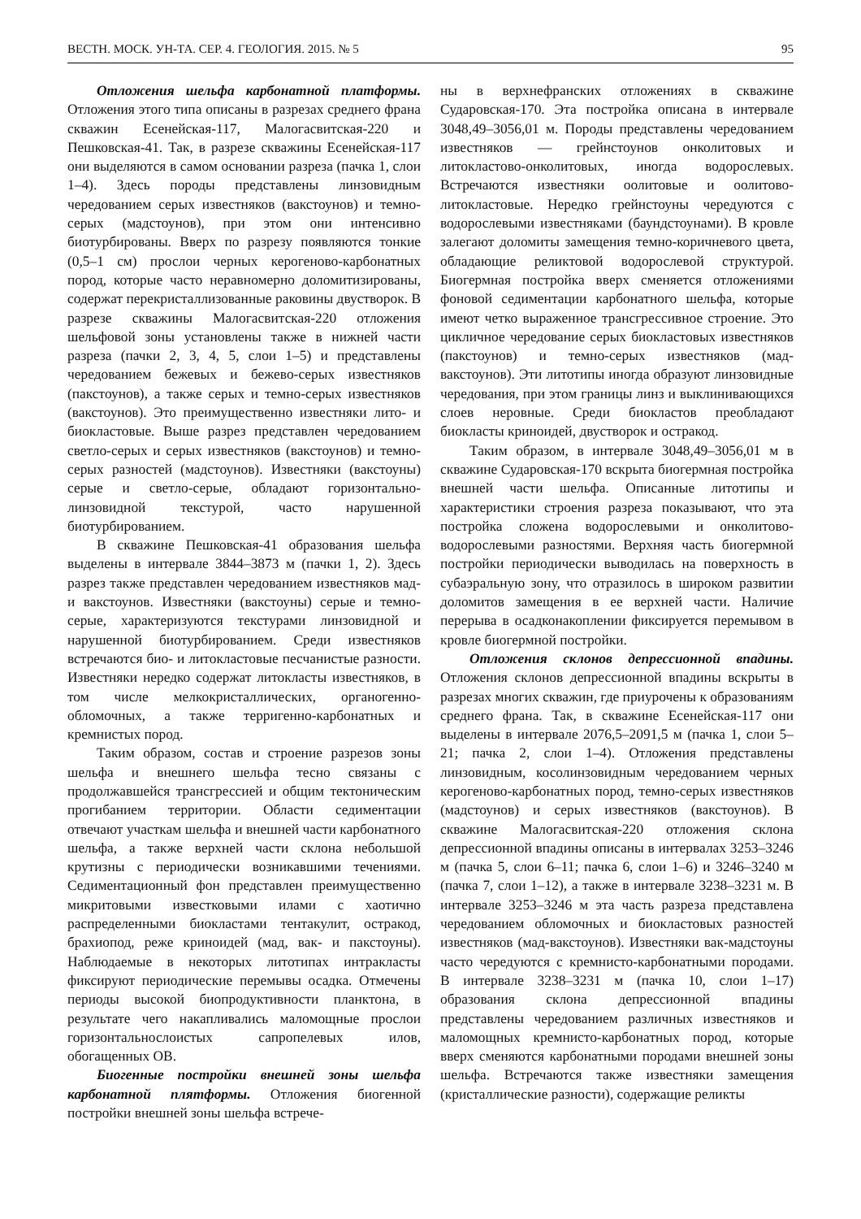ВЕСТН. МОСК. УН-ТА. СЕР. 4. ГЕОЛОГИЯ. 2015. № 5 95
Отложения шельфа карбонатной платформы. Отложения этого типа описаны в разрезах среднего франа скважин Есенейская-117, Малогасвитская-220 и Пешковская-41. Так, в разрезе скважины Есенейская-117 они выделяются в самом основании разреза (пачка 1, слои 1–4). Здесь породы представлены линзовидным чередованием серых известняков (вакстоунов) и темно-серых (мадстоунов), при этом они интенсивно биотурбированы. Вверх по разрезу появляются тонкие (0,5–1 см) прослои черных керогеново-карбонатных пород, которые часто неравномерно доломитизированы, содержат перекристаллизованные раковины двустворок. В разрезе скважины Малогасвитская-220 отложения шельфовой зоны установлены также в нижней части разреза (пачки 2, 3, 4, 5, слои 1–5) и представлены чередованием бежевых и бежево-серых известняков (пакстоунов), а также серых и темно-серых известняков (вакстоунов). Это преимущественно известняки лито- и биокластовые. Выше разрез представлен чередованием светло-серых и серых известняков (вакстоунов) и темно-серых разностей (мадстоунов). Известняки (вакстоуны) серые и светло-серые, обладают горизонтально-линзовидной текстурой, часто нарушенной биотурбированием.
В скважине Пешковская-41 образования шельфа выделены в интервале 3844–3873 м (пачки 1, 2). Здесь разрез также представлен чередованием известняков мад- и вакстоунов. Известняки (вакстоуны) серые и темно-серые, характеризуются текстурами линзовидной и нарушенной биотурбированием. Среди известняков встречаются био- и литокластовые песчанистые разности. Известняки нередко содержат литокласты известняков, в том числе мелкокристаллических, органогенно-обломочных, а также терригенно-карбонатных и кремнистых пород.
Таким образом, состав и строение разрезов зоны шельфа и внешнего шельфа тесно связаны с продолжавшейся трансгрессией и общим тектоническим прогибанием территории. Области седиментации отвечают участкам шельфа и внешней части карбонатного шельфа, а также верхней части склона небольшой крутизны с периодически возникавшими течениями. Седиментационный фон представлен преимущественно микритовыми известковыми илами с хаотично распределенными биокластами тентакулит, остракод, брахиопод, реже криноидей (мад, вак- и пакстоуны). Наблюдаемые в некоторых литотипах интракласты фиксируют периодические перемывы осадка. Отмечены периоды высокой биопродуктивности планктона, в результате чего накапливались маломощные прослои горизонтальнослоистых сапропелевых илов, обогащенных ОВ.
Биогенные постройки внешней зоны шельфа карбонатной плятформы. Отложения биогенной постройки внешней зоны шельфа встрече-
ны в верхнефранских отложениях в скважине Сударовская-170. Эта постройка описана в интервале 3048,49–3056,01 м. Породы представлены чередованием известняков — грейнстоунов онколитовых и литокластово-онколитовых, иногда водорослевых. Встречаются известняки оолитовые и оолитово-литокластовые. Нередко грейнстоуны чередуются с водорослевыми известняками (баундстоунами). В кровле залегают доломиты замещения темно-коричневого цвета, обладающие реликтовой водорослевой структурой. Биогермная постройка вверх сменяется отложениями фоновой седиментации карбонатного шельфа, которые имеют четко выраженное трансгрессивное строение. Это цикличное чередование серых биокластовых известняков (пакстоунов) и темно-серых известняков (мад-вакстоунов). Эти литотипы иногда образуют линзовидные чередования, при этом границы линз и выклинивающихся слоев неровные. Среди биокластов преобладают биокласты криноидей, двустворок и остракод.
Таким образом, в интервале 3048,49–3056,01 м в скважине Сударовская-170 вскрыта биогермная постройка внешней части шельфа. Описанные литотипы и характеристики строения разреза показывают, что эта постройка сложена водорослевыми и онколитово-водорослевыми разностями. Верхняя часть биогермной постройки периодически выводилась на поверхность в субаэральную зону, что отразилось в широком развитии доломитов замещения в ее верхней части. Наличие перерыва в осадконакоплении фиксируется перемывом в кровле биогермной постройки.
Отложения склонов депрессионной впадины. Отложения склонов депрессионной впадины вскрыты в разрезах многих скважин, где приурочены к образованиям среднего франа. Так, в скважине Есенейская-117 они выделены в интервале 2076,5–2091,5 м (пачка 1, слои 5–21; пачка 2, слои 1–4). Отложения представлены линзовидным, косолинзовидным чередованием черных керогеново-карбонатных пород, темно-серых известняков (мадстоунов) и серых известняков (вакстоунов). В скважине Малогасвитская-220 отложения склона депрессионной впадины описаны в интервалах 3253–3246 м (пачка 5, слои 6–11; пачка 6, слои 1–6) и 3246–3240 м (пачка 7, слои 1–12), а также в интервале 3238–3231 м. В интервале 3253–3246 м эта часть разреза представлена чередованием обломочных и биокластовых разностей известняков (мад-вакстоунов). Известняки вак-мадстоуны часто чередуются с кремнисто-карбонатными породами. В интервале 3238–3231 м (пачка 10, слои 1–17) образования склона депрессионной впадины представлены чередованием различных известняков и маломощных кремнисто-карбонатных пород, которые вверх сменяются карбонатными породами внешней зоны шельфа. Встречаются также известняки замещения (кристаллические разности), содержащие реликты